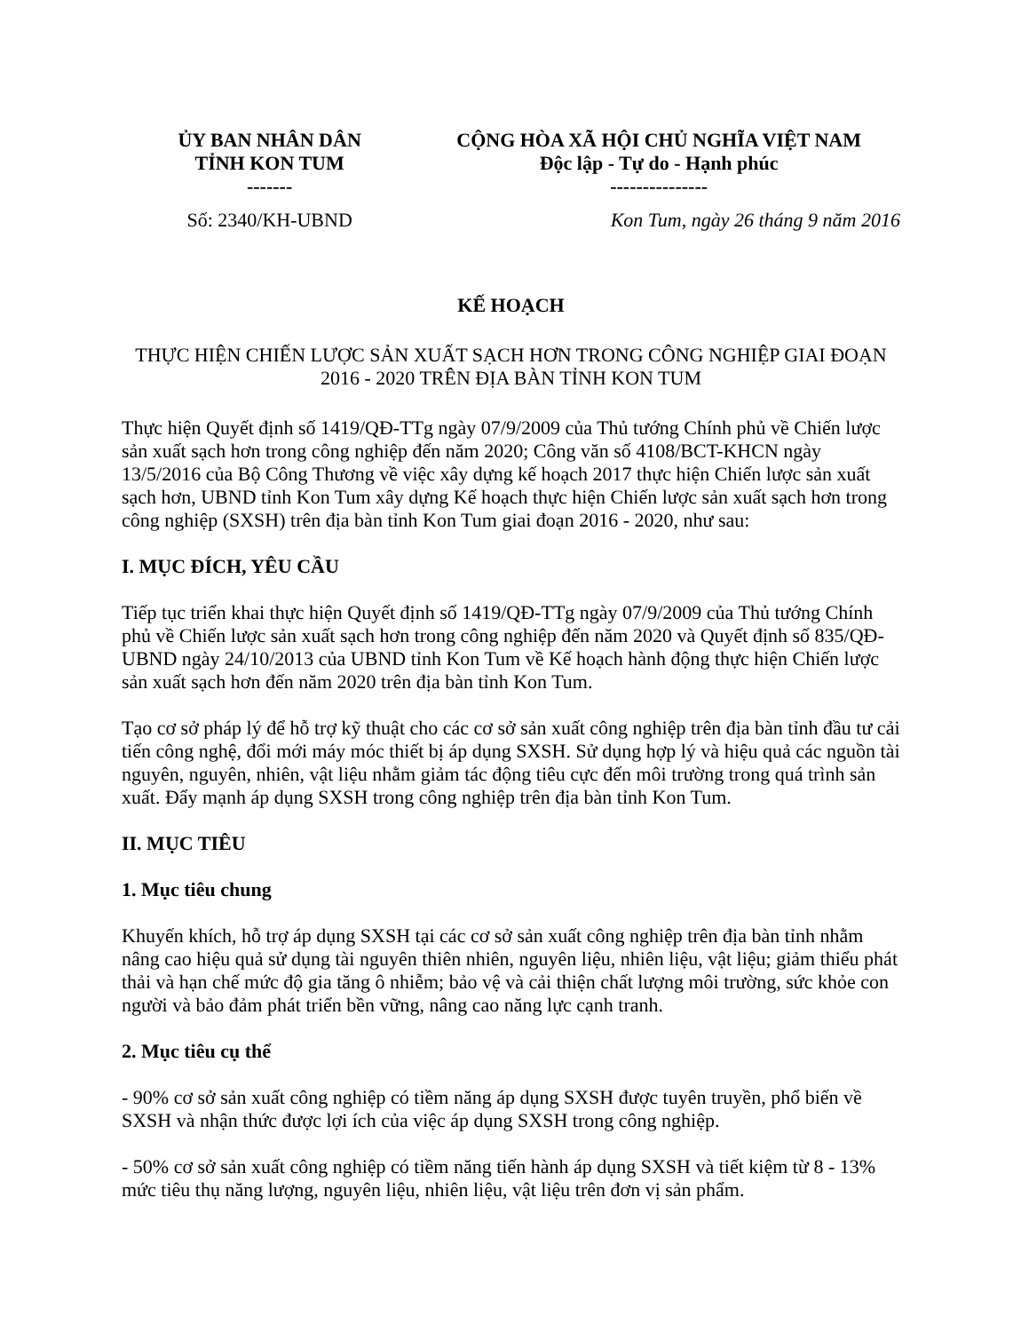| ỦY BAN NHÂN DÂN TỈNH KON TUM ------- | CỘNG HÒA XÃ HỘI CHỦ NGHĨA VIỆT NAM Độc lập - Tự do - Hạnh phúc --------------- |
| Số: 2340/KH-UBND | Kon Tum, ngày 26 tháng 9 năm 2016 |
KẾ HOẠCH
THỰC HIỆN CHIẾN LƯỢC SẢN XUẤT SẠCH HƠN TRONG CÔNG NGHIỆP GIAI ĐOẠN 2016 - 2020 TRÊN ĐỊA BÀN TỈNH KON TUM
Thực hiện Quyết định số 1419/QĐ-TTg ngày 07/9/2009 của Thủ tướng Chính phủ về Chiến lược sản xuất sạch hơn trong công nghiệp đến năm 2020; Công văn số 4108/BCT-KHCN ngày 13/5/2016 của Bộ Công Thương về việc xây dựng kế hoạch 2017 thực hiện Chiến lược sản xuất sạch hơn, UBND tỉnh Kon Tum xây dựng Kế hoạch thực hiện Chiến lược sản xuất sạch hơn trong công nghiệp (SXSH) trên địa bàn tỉnh Kon Tum giai đoạn 2016 - 2020, như sau:
I. MỤC ĐÍCH, YÊU CẦU
Tiếp tục triển khai thực hiện Quyết định số 1419/QĐ-TTg ngày 07/9/2009 của Thủ tướng Chính phủ về Chiến lược sản xuất sạch hơn trong công nghiệp đến năm 2020 và Quyết định số 835/QĐ-UBND ngày 24/10/2013 của UBND tỉnh Kon Tum về Kế hoạch hành động thực hiện Chiến lược sản xuất sạch hơn đến năm 2020 trên địa bàn tỉnh Kon Tum.
Tạo cơ sở pháp lý để hỗ trợ kỹ thuật cho các cơ sở sản xuất công nghiệp trên địa bàn tỉnh đầu tư cải tiến công nghệ, đổi mới máy móc thiết bị áp dụng SXSH. Sử dụng hợp lý và hiệu quả các nguồn tài nguyên, nguyên, nhiên, vật liệu nhằm giảm tác động tiêu cực đến môi trường trong quá trình sản xuất. Đẩy mạnh áp dụng SXSH trong công nghiệp trên địa bàn tỉnh Kon Tum.
II. MỤC TIÊU
1. Mục tiêu chung
Khuyến khích, hỗ trợ áp dụng SXSH tại các cơ sở sản xuất công nghiệp trên địa bàn tỉnh nhằm nâng cao hiệu quả sử dụng tài nguyên thiên nhiên, nguyên liệu, nhiên liệu, vật liệu; giảm thiểu phát thải và hạn chế mức độ gia tăng ô nhiễm; bảo vệ và cải thiện chất lượng môi trường, sức khỏe con người và bảo đảm phát triển bền vững, nâng cao năng lực cạnh tranh.
2. Mục tiêu cụ thể
- 90% cơ sở sản xuất công nghiệp có tiềm năng áp dụng SXSH được tuyên truyền, phổ biến về SXSH và nhận thức được lợi ích của việc áp dụng SXSH trong công nghiệp.
- 50% cơ sở sản xuất công nghiệp có tiềm năng tiến hành áp dụng SXSH và tiết kiệm từ 8 - 13% mức tiêu thụ năng lượng, nguyên liệu, nhiên liệu, vật liệu trên đơn vị sản phẩm.